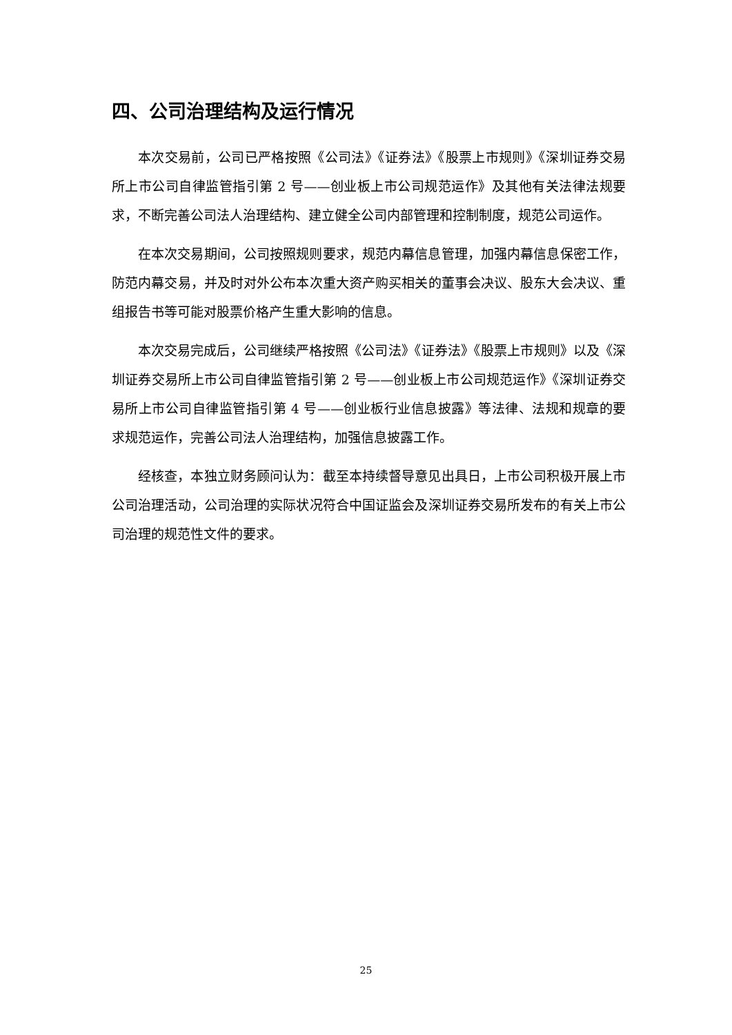四、公司治理结构及运行情况
本次交易前，公司已严格按照《公司法》《证券法》《股票上市规则》《深圳证券交易所上市公司自律监管指引第 2 号——创业板上市公司规范运作》及其他有关法律法规要求，不断完善公司法人治理结构、建立健全公司内部管理和控制制度，规范公司运作。
在本次交易期间，公司按照规则要求，规范内幕信息管理，加强内幕信息保密工作，防范内幕交易，并及时对外公布本次重大资产购买相关的董事会决议、股东大会决议、重组报告书等可能对股票价格产生重大影响的信息。
本次交易完成后，公司继续严格按照《公司法》《证券法》《股票上市规则》以及《深圳证券交易所上市公司自律监管指引第 2 号——创业板上市公司规范运作》《深圳证券交易所上市公司自律监管指引第 4 号——创业板行业信息披露》等法律、法规和规章的要求规范运作，完善公司法人治理结构，加强信息披露工作。
经核查，本独立财务顾问认为：截至本持续督导意见出具日，上市公司积极开展上市公司治理活动，公司治理的实际状况符合中国证监会及深圳证券交易所发布的有关上市公司治理的规范性文件的要求。
25